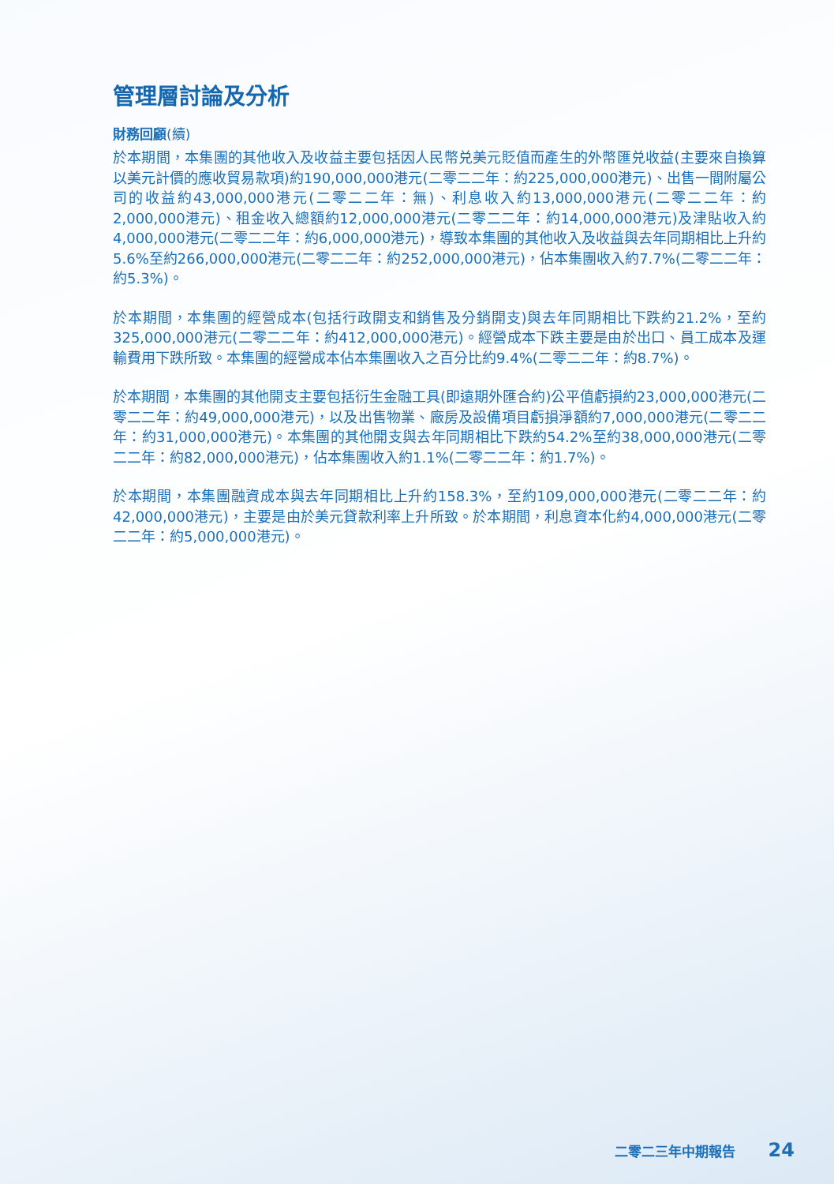管理層討論及分析
財務回顧(續)
於本期間，本集團的其他收入及收益主要包括因人民幣兑美元貶值而產生的外幣匯兑收益(主要來自換算以美元計價的應收貿易款項)約190,000,000港元(二零二二年：約225,000,000港元)、出售一間附屬公司的收益約43,000,000港元(二零二二年：無)、利息收入約13,000,000港元(二零二二年：約2,000,000港元)、租金收入總額約12,000,000港元(二零二二年：約14,000,000港元)及津貼收入約4,000,000港元(二零二二年：約6,000,000港元)，導致本集團的其他收入及收益與去年同期相比上升約5.6%至約266,000,000港元(二零二二年：約252,000,000港元)，佔本集團收入約7.7%(二零二二年：約5.3%)。
於本期間，本集團的經營成本(包括行政開支和銷售及分銷開支)與去年同期相比下跌約21.2%，至約325,000,000港元(二零二二年：約412,000,000港元)。經營成本下跌主要是由於出口、員工成本及運輸費用下跌所致。本集團的經營成本佔本集團收入之百分比約9.4%(二零二二年：約8.7%)。
於本期間，本集團的其他開支主要包括衍生金融工具(即遠期外匯合約)公平值虧損約23,000,000港元(二零二二年：約49,000,000港元)，以及出售物業、廠房及設備項目虧損淨額約7,000,000港元(二零二二年：約31,000,000港元)。本集團的其他開支與去年同期相比下跌約54.2%至約38,000,000港元(二零二二年：約82,000,000港元)，佔本集團收入約1.1%(二零二二年：約1.7%)。
於本期間，本集團融資成本與去年同期相比上升約158.3%，至約109,000,000港元(二零二二年：約42,000,000港元)，主要是由於美元貸款利率上升所致。於本期間，利息資本化約4,000,000港元(二零二二年：約5,000,000港元)。
二零二三年中期報告 24